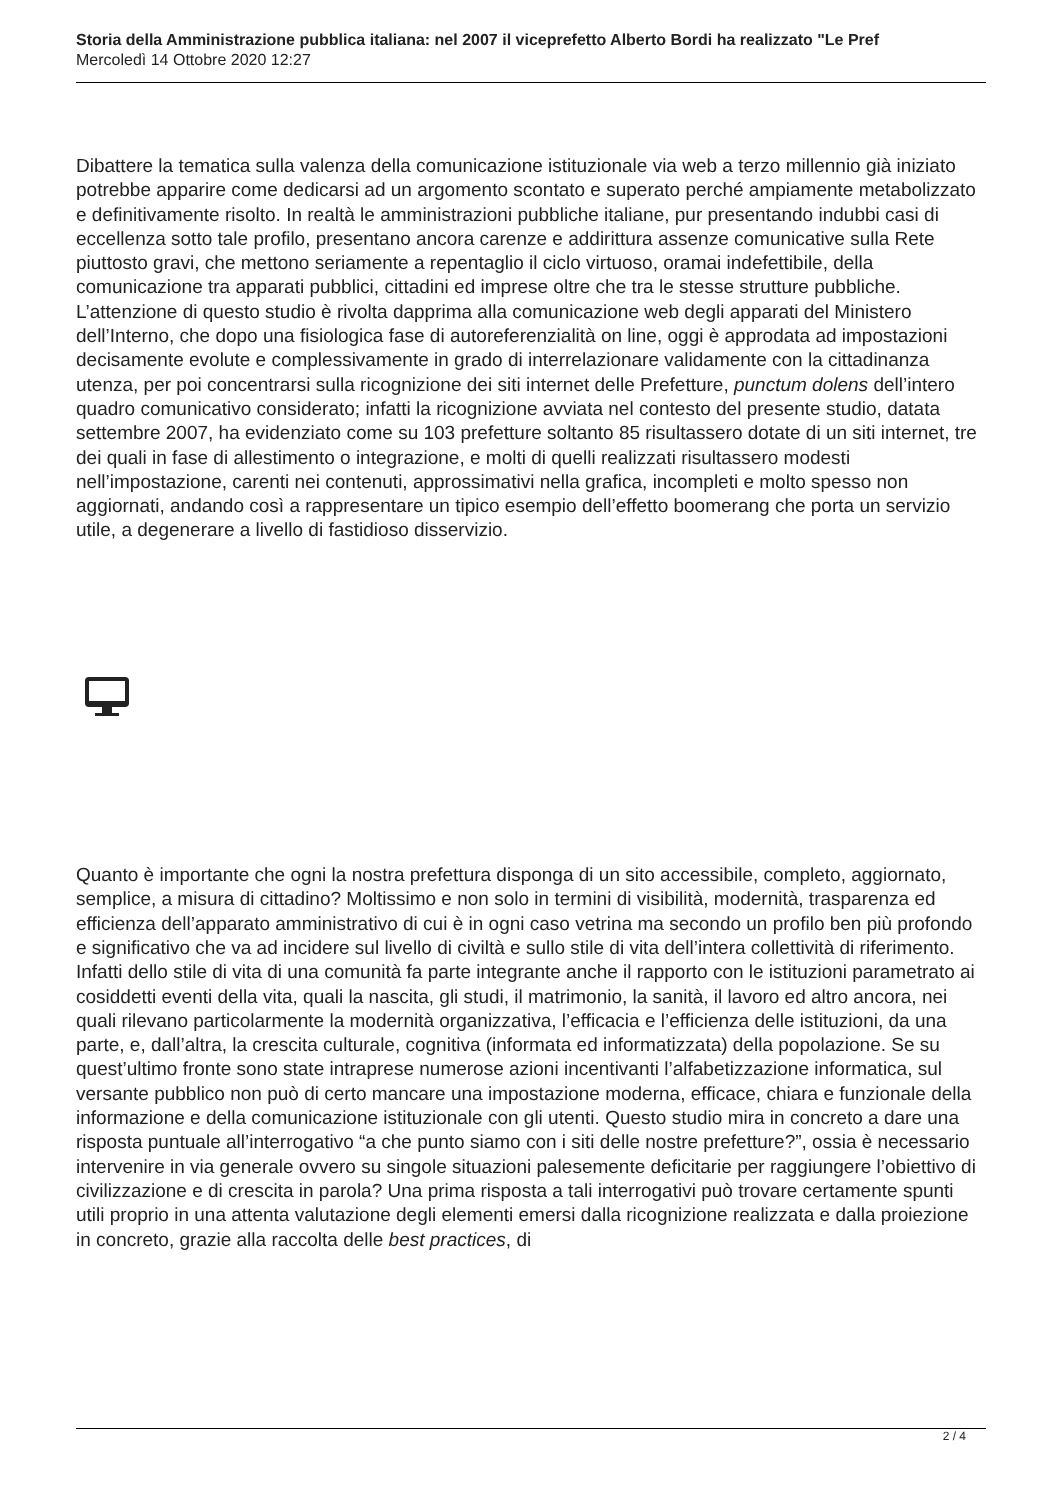Storia della Amministrazione pubblica italiana: nel 2007 il viceprefetto Alberto Bordi ha realizzato "Le Pref
Mercoledì 14 Ottobre 2020 12:27
Dibattere la tematica sulla valenza della comunicazione istituzionale via web a terzo millennio già iniziato potrebbe apparire come dedicarsi ad un argomento scontato e superato perché ampiamente metabolizzato e definitivamente risolto. In realtà le amministrazioni pubbliche italiane, pur presentando indubbi casi di eccellenza sotto tale profilo, presentano ancora carenze e addirittura assenze comunicative sulla Rete piuttosto gravi, che mettono seriamente a repentaglio il ciclo virtuoso, oramai indefettibile, della comunicazione tra apparati pubblici, cittadini ed imprese oltre che tra le stesse strutture pubbliche. L’attenzione di questo studio è rivolta dapprima alla comunicazione web degli apparati del Ministero dell’Interno, che dopo una fisiologica fase di autoreferenzialità on line, oggi è approdata ad impostazioni decisamente evolute e complessivamente in grado di interrelazionare validamente con la cittadinanza utenza, per poi concentrarsi sulla ricognizione dei siti internet delle Prefetture, punctum dolens dell’intero quadro comunicativo considerato; infatti la ricognizione avviata nel contesto del presente studio, datata settembre 2007, ha evidenziato come su 103 prefetture soltanto 85 risultassero dotate di un siti internet, tre dei quali in fase di allestimento o integrazione, e molti di quelli realizzati risultassero modesti nell’impostazione, carenti nei contenuti, approssimativi nella grafica, incompleti e molto spesso non aggiornati, andando così a rappresentare un tipico esempio dell’effetto boomerang che porta un servizio utile, a degenerare a livello di fastidioso disservizio.
Quanto è importante che ogni la nostra prefettura disponga di un sito accessibile, completo, aggiornato, semplice, a misura di cittadino? Moltissimo e non solo in termini di visibilità, modernità, trasparenza ed efficienza dell’apparato amministrativo di cui è in ogni caso vetrina ma secondo un profilo ben più profondo e significativo che va ad incidere sul livello di civiltà e sullo stile di vita dell’intera collettività di riferimento. Infatti dello stile di vita di una comunità fa parte integrante anche il rapporto con le istituzioni parametrato ai cosiddetti eventi della vita, quali la nascita, gli studi, il matrimonio, la sanità, il lavoro ed altro ancora, nei quali rilevano particolarmente la modernità organizzativa, l’efficacia e l’efficienza delle istituzioni, da una parte, e, dall’altra, la crescita culturale, cognitiva (informata ed informatizzata) della popolazione. Se su quest’ultimo fronte sono state intraprese numerose azioni incentivanti l’alfabetizzazione informatica, sul versante pubblico non può di certo mancare una impostazione moderna, efficace, chiara e funzionale della informazione e della comunicazione istituzionale con gli utenti. Questo studio mira in concreto a dare una risposta puntuale all’interrogativo “a che punto siamo con i siti delle nostre prefetture?”, ossia è necessario intervenire in via generale ovvero su singole situazioni palesemente deficitarie per raggiungere l’obiettivo di civilizzazione e di crescita in parola? Una prima risposta a tali interrogativi può trovare certamente spunti utili proprio in una attenta valutazione degli elementi emersi dalla ricognizione realizzata e dalla proiezione in concreto, grazie alla raccolta delle best practices, di
2 / 4